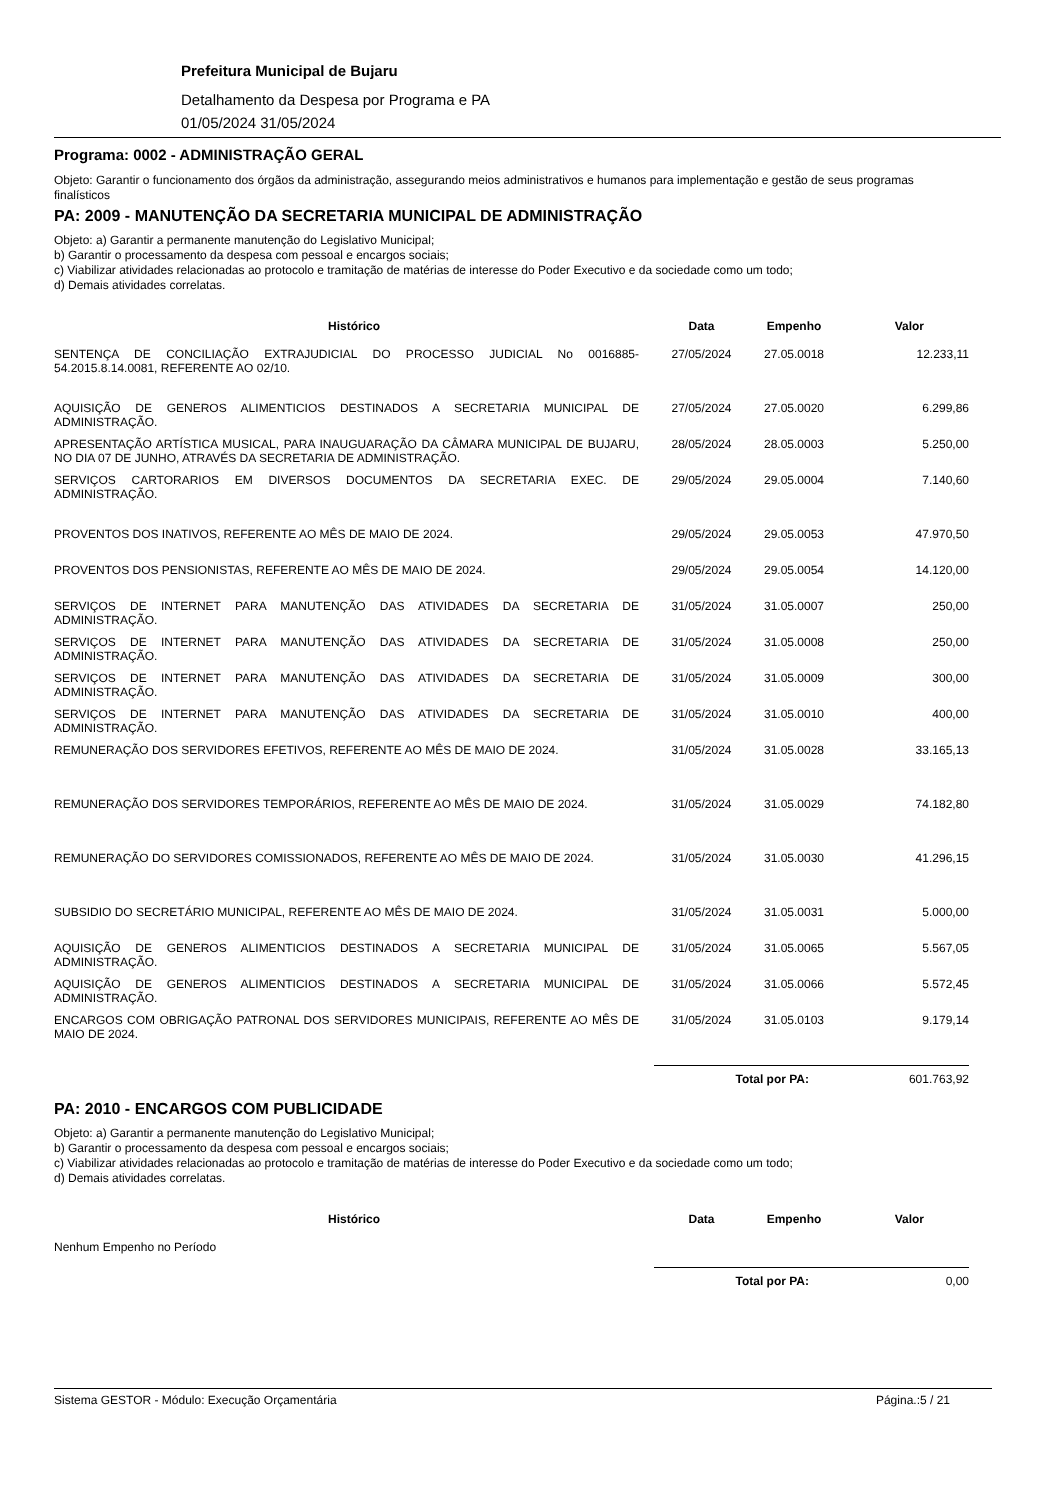Prefeitura Municipal de Bujaru
Detalhamento da Despesa por Programa e PA
01/05/2024 31/05/2024
Programa: 0002 - ADMINISTRAÇÃO GERAL
Objeto: Garantir o funcionamento dos órgãos da administração, assegurando meios administrativos e humanos para implementação e gestão de seus programas finalísticos
PA: 2009 - MANUTENÇÃO DA SECRETARIA MUNICIPAL DE ADMINISTRAÇÃO
Objeto: a) Garantir a permanente manutenção do Legislativo Municipal;
b) Garantir o processamento da despesa com pessoal e encargos sociais;
c) Viabilizar atividades relacionadas ao protocolo e tramitação de matérias de interesse do Poder Executivo e da sociedade como um todo;
d) Demais atividades correlatas.
| Histórico | Data | Empenho | Valor |
| --- | --- | --- | --- |
| SENTENÇA DE CONCILIAÇÃO EXTRAJUDICIAL DO PROCESSO JUDICIAL No 0016885-54.2015.8.14.0081, REFERENTE AO 02/10. | 27/05/2024 | 27.05.0018 | 12.233,11 |
| AQUISIÇÃO DE GENEROS ALIMENTICIOS DESTINADOS A SECRETARIA MUNICIPAL DE ADMINISTRAÇÃO. | 27/05/2024 | 27.05.0020 | 6.299,86 |
| APRESENTAÇÃO ARTÍSTICA MUSICAL, PARA INAUGUARAÇÃO DA CÂMARA MUNICIPAL DE BUJARU, NO DIA 07 DE JUNHO, ATRAVÉS DA SECRETARIA DE ADMINISTRAÇÃO. | 28/05/2024 | 28.05.0003 | 5.250,00 |
| SERVIÇOS CARTORARIOS EM DIVERSOS DOCUMENTOS DA SECRETARIA EXEC. DE ADMINISTRAÇÃO. | 29/05/2024 | 29.05.0004 | 7.140,60 |
| PROVENTOS DOS INATIVOS, REFERENTE AO MÊS DE MAIO DE 2024. | 29/05/2024 | 29.05.0053 | 47.970,50 |
| PROVENTOS DOS PENSIONISTAS, REFERENTE AO MÊS DE MAIO DE 2024. | 29/05/2024 | 29.05.0054 | 14.120,00 |
| SERVIÇOS DE INTERNET PARA MANUTENÇÃO DAS ATIVIDADES DA SECRETARIA DE ADMINISTRAÇÃO. | 31/05/2024 | 31.05.0007 | 250,00 |
| SERVIÇOS DE INTERNET PARA MANUTENÇÃO DAS ATIVIDADES DA SECRETARIA DE ADMINISTRAÇÃO. | 31/05/2024 | 31.05.0008 | 250,00 |
| SERVIÇOS DE INTERNET PARA MANUTENÇÃO DAS ATIVIDADES DA SECRETARIA DE ADMINISTRAÇÃO. | 31/05/2024 | 31.05.0009 | 300,00 |
| SERVIÇOS DE INTERNET PARA MANUTENÇÃO DAS ATIVIDADES DA SECRETARIA DE ADMINISTRAÇÃO. | 31/05/2024 | 31.05.0010 | 400,00 |
| REMUNERAÇÃO DOS SERVIDORES EFETIVOS, REFERENTE AO MÊS DE MAIO DE 2024. | 31/05/2024 | 31.05.0028 | 33.165,13 |
| REMUNERAÇÃO DOS SERVIDORES TEMPORÁRIOS, REFERENTE AO MÊS DE MAIO DE 2024. | 31/05/2024 | 31.05.0029 | 74.182,80 |
| REMUNERAÇÃO DO SERVIDORES COMISSIONADOS, REFERENTE AO MÊS DE MAIO DE 2024. | 31/05/2024 | 31.05.0030 | 41.296,15 |
| SUBSIDIO DO SECRETÁRIO MUNICIPAL, REFERENTE AO MÊS DE MAIO DE 2024. | 31/05/2024 | 31.05.0031 | 5.000,00 |
| AQUISIÇÃO DE GENEROS ALIMENTICIOS DESTINADOS A SECRETARIA MUNICIPAL DE ADMINISTRAÇÃO. | 31/05/2024 | 31.05.0065 | 5.567,05 |
| AQUISIÇÃO DE GENEROS ALIMENTICIOS DESTINADOS A SECRETARIA MUNICIPAL DE ADMINISTRAÇÃO. | 31/05/2024 | 31.05.0066 | 5.572,45 |
| ENCARGOS COM OBRIGAÇÃO PATRONAL DOS SERVIDORES MUNICIPAIS, REFERENTE AO MÊS DE MAIO DE 2024. | 31/05/2024 | 31.05.0103 | 9.179,14 |
| | Total por PA: | | 601.763,92 |
PA: 2010 - ENCARGOS COM PUBLICIDADE
Objeto: a) Garantir a permanente manutenção do Legislativo Municipal;
b) Garantir o processamento da despesa com pessoal e encargos sociais;
c) Viabilizar atividades relacionadas ao protocolo e tramitação de matérias de interesse do Poder Executivo e da sociedade como um todo;
d) Demais atividades correlatas.
| Histórico | Data | Empenho | Valor |
| --- | --- | --- | --- |
| Nenhum Empenho no Período | | | |
| | Total por PA: | | 0,00 |
Sistema GESTOR - Módulo: Execução Orçamentária Página.:5 / 21